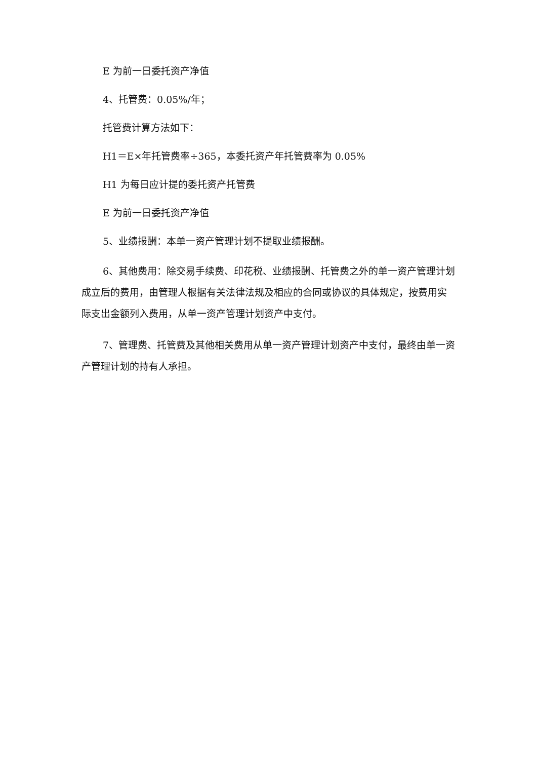E 为前一日委托资产净值
4、托管费：0.05%/年；
托管费计算方法如下：
H1＝E×年托管费率÷365，本委托资产年托管费率为 0.05%
H1 为每日应计提的委托资产托管费
E 为前一日委托资产净值
5、业绩报酬：本单一资产管理计划不提取业绩报酬。
6、其他费用：除交易手续费、印花税、业绩报酬、托管费之外的单一资产管理计划成立后的费用，由管理人根据有关法律法规及相应的合同或协议的具体规定，按费用实际支出金额列入费用，从单一资产管理计划资产中支付。
7、管理费、托管费及其他相关费用从单一资产管理计划资产中支付，最终由单一资产管理计划的持有人承担。